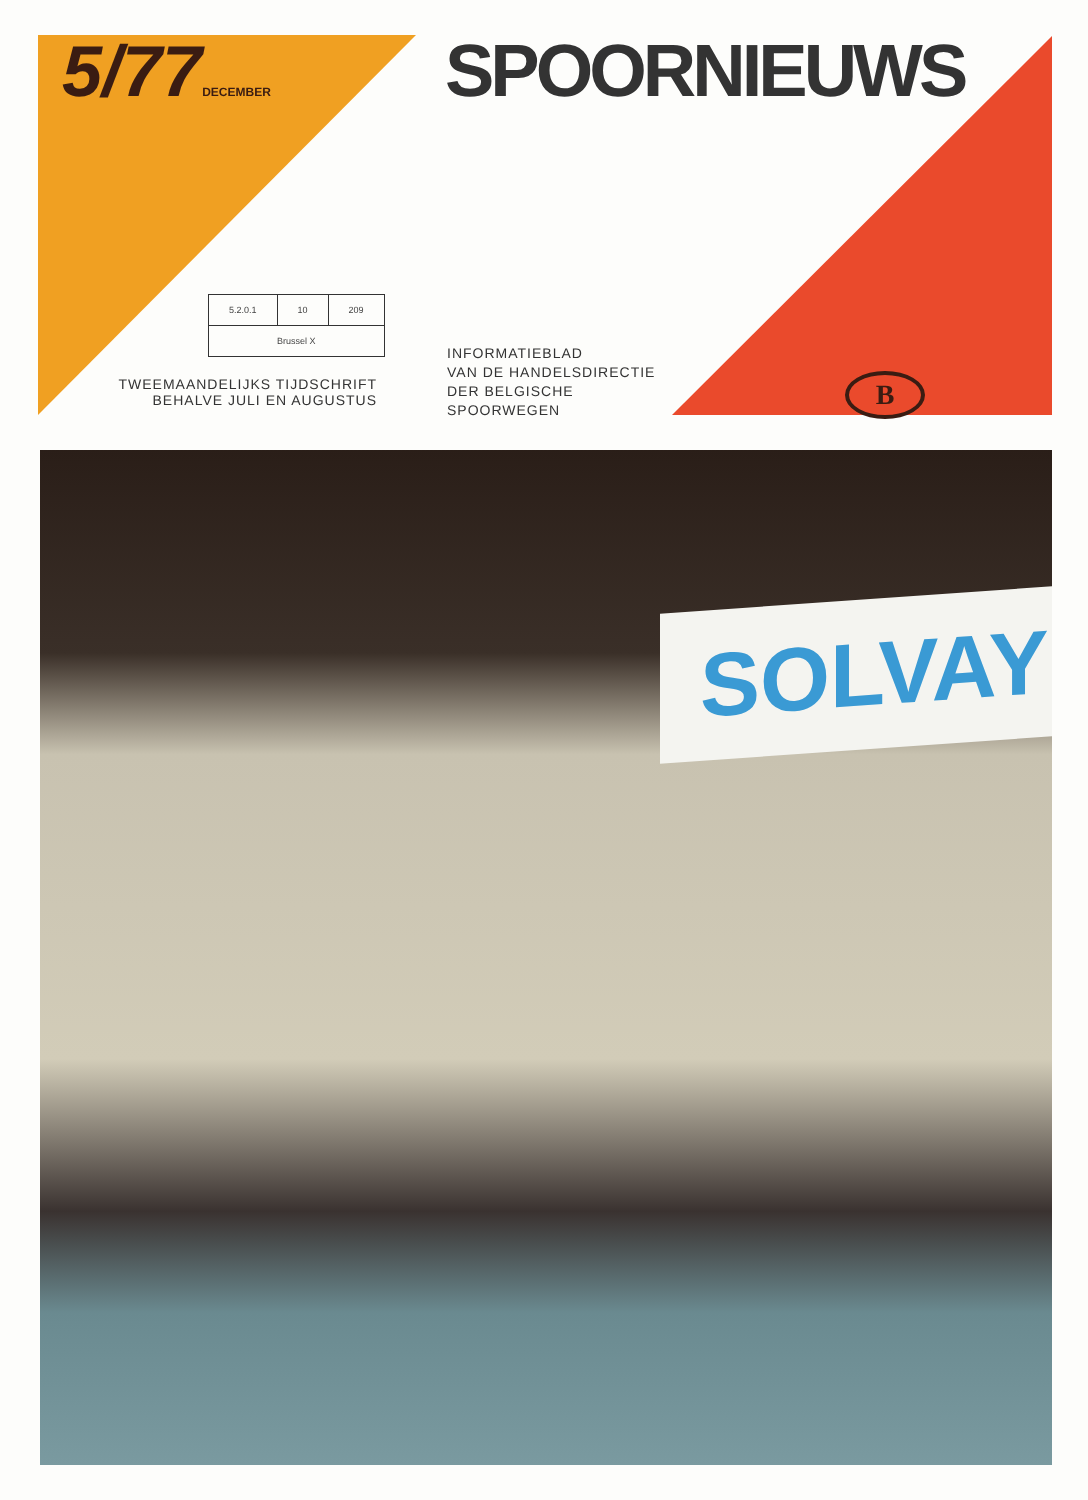5/77DECEMBER SPOORNIEUWS
| 5.2.0.1 | 10 | 209 |
| Brussel X | | |
TWEEMAANDELIJKS TIJDSCHRIFT
BEHALVE JULI EN AUGUSTUS
INFORMATIEBLAD
VAN DE HANDELSDIRECTIE
DER BELGISCHE
SPOORWEGEN
B
SOLVAY